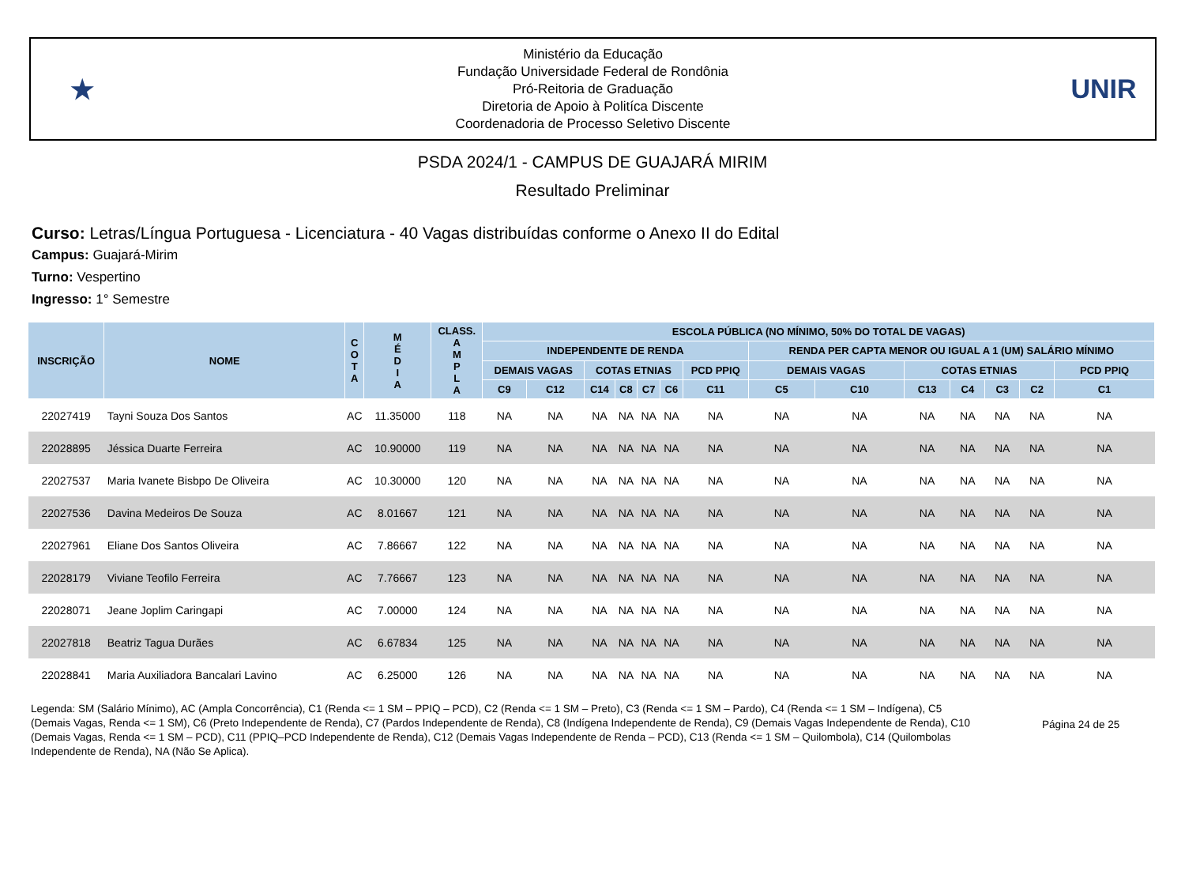★
Ministério da Educação
Fundação Universidade Federal de Rondônia
Pró-Reitoria de Graduação
Diretoria de Apoio à Politíca Discente
Coordenadoria de Processo Seletivo Discente
UNIR
PSDA 2024/1 - CAMPUS DE GUAJARÁ MIRIM
Resultado Preliminar
Curso: Letras/Língua Portuguesa - Licenciatura - 40 Vagas distribuídas conforme o Anexo II do Edital
Campus: Guajará-Mirim
Turno: Vespertino
Ingresso: 1° Semestre
| INSCRIÇÃO | NOME | C O T A | M É D I A | CLASS. A M P L A | ESCOLA PÚBLICA (NO MÍNIMO, 50% DO TOTAL DE VAGAS) | | | | | | | | | | | | | |
| --- | --- | --- | --- | --- | --- | --- | --- | --- | --- | --- | --- | --- | --- | --- | --- | --- | --- | --- |
| | | | | | INDEPENDENTE DE RENDA | | | | | | | RENDA PER CAPTA MENOR OU IGUAL A 1 (UM) SALÁRIO MÍNIMO | | | | | | |
| | | | | | DEMAIS VAGAS | | COTAS ETNIAS | | | | PCD PPIQ | DEMAIS VAGAS | | COTAS ETNIAS | | | | PCD PPIQ |
| | | | | | C9 | C12 | C14 | C8 | C7 | C6 | C11 | C5 | C10 | C13 | C4 | C3 | C2 | C1 |
| 22027419 | Tayni Souza Dos Santos | AC | 11.35000 | 118 | NA | NA | NA | NA | NA | NA | NA | NA | NA | NA | NA | NA | NA | NA |
| 22028895 | Jéssica Duarte Ferreira | AC | 10.90000 | 119 | NA | NA | NA | NA | NA | NA | NA | NA | NA | NA | NA | NA | NA | NA |
| 22027537 | Maria Ivanete Bisbpo De Oliveira | AC | 10.30000 | 120 | NA | NA | NA | NA | NA | NA | NA | NA | NA | NA | NA | NA | NA | NA |
| 22027536 | Davina Medeiros De Souza | AC | 8.01667 | 121 | NA | NA | NA | NA | NA | NA | NA | NA | NA | NA | NA | NA | NA | NA |
| 22027961 | Eliane Dos Santos Oliveira | AC | 7.86667 | 122 | NA | NA | NA | NA | NA | NA | NA | NA | NA | NA | NA | NA | NA | NA |
| 22028179 | Viviane Teofilo Ferreira | AC | 7.76667 | 123 | NA | NA | NA | NA | NA | NA | NA | NA | NA | NA | NA | NA | NA | NA |
| 22028071 | Jeane Joplim Caringapi | AC | 7.00000 | 124 | NA | NA | NA | NA | NA | NA | NA | NA | NA | NA | NA | NA | NA | NA |
| 22027818 | Beatriz Tagua Durães | AC | 6.67834 | 125 | NA | NA | NA | NA | NA | NA | NA | NA | NA | NA | NA | NA | NA | NA |
| 22028841 | Maria Auxiliadora Bancalari Lavino | AC | 6.25000 | 126 | NA | NA | NA | NA | NA | NA | NA | NA | NA | NA | NA | NA | NA | NA |
Legenda: SM (Salário Mínimo), AC (Ampla Concorrência), C1 (Renda <= 1 SM – PPIQ – PCD), C2 (Renda <= 1 SM – Preto), C3 (Renda <= 1 SM – Pardo), C4 (Renda <= 1 SM – Indígena), C5 (Demais Vagas, Renda <= 1 SM), C6 (Preto Independente de Renda), C7 (Pardos Independente de Renda), C8 (Indígena Independente de Renda), C9 (Demais Vagas Independente de Renda), C10 (Demais Vagas, Renda <= 1 SM – PCD), C11 (PPIQ–PCD Independente de Renda), C12 (Demais Vagas Independente de Renda – PCD), C13 (Renda <= 1 SM – Quilombola), C14 (Quilombolas Independente de Renda), NA (Não Se Aplica).
Página 24 de 25